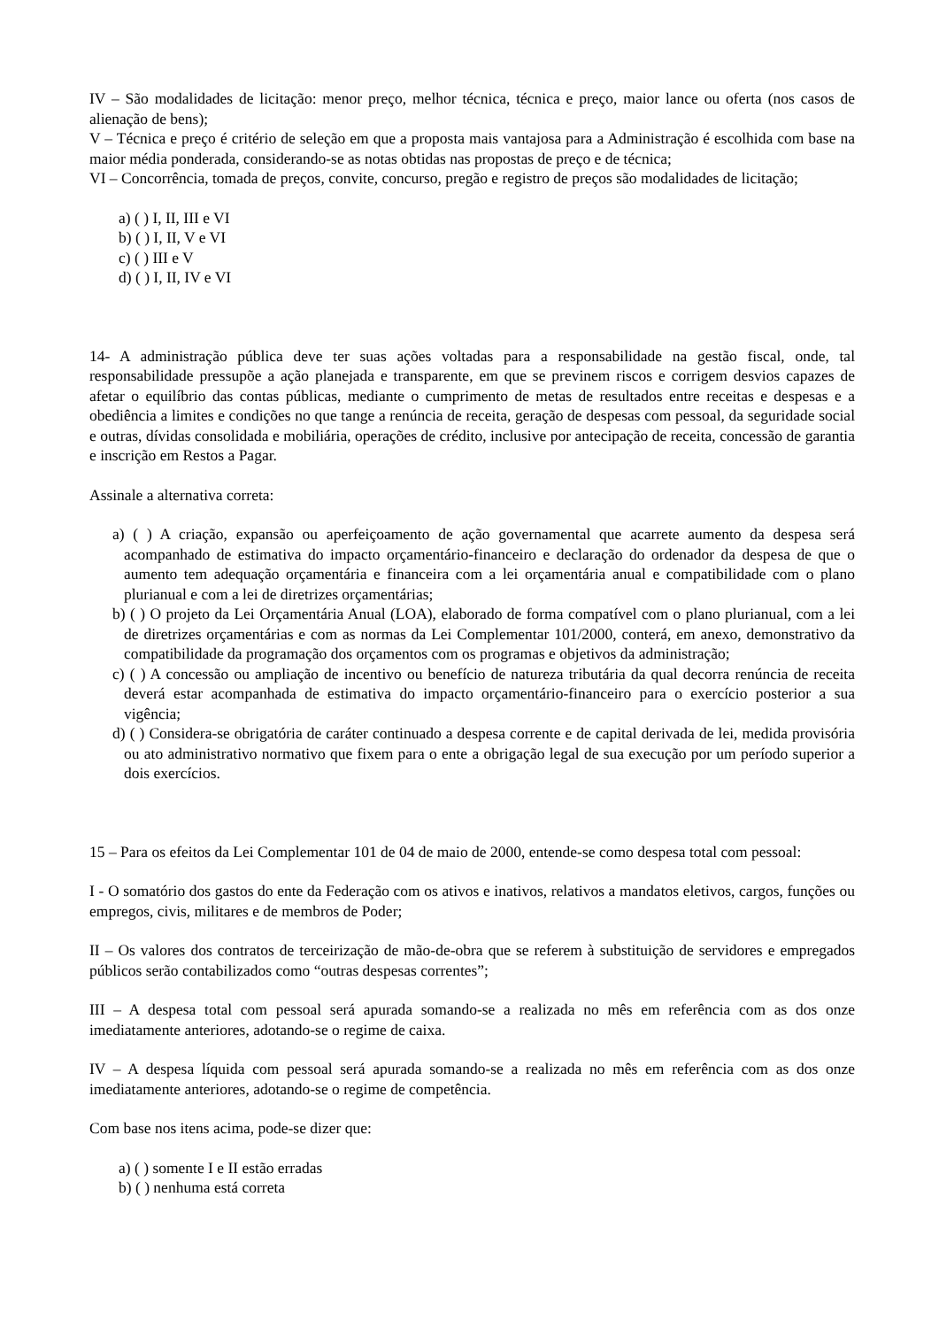IV – São modalidades de licitação: menor preço, melhor técnica, técnica e preço, maior lance ou oferta (nos casos de alienação de bens);
V – Técnica e preço é critério de seleção em que a proposta mais vantajosa para a Administração é escolhida com base na maior média ponderada, considerando-se as notas obtidas nas propostas de preço e de técnica;
VI – Concorrência, tomada de preços, convite, concurso, pregão e registro de preços são modalidades de licitação;
a) ( ) I, II, III e VI
b) ( ) I, II, V e VI
c) ( ) III e V
d) ( ) I, II, IV e VI
14- A administração pública deve ter suas ações voltadas para a responsabilidade na gestão fiscal, onde, tal responsabilidade pressupõe a ação planejada e transparente, em que se previnem riscos e corrigem desvios capazes de afetar o equilíbrio das contas públicas, mediante o cumprimento de metas de resultados entre receitas e despesas e a obediência a limites e condições no que tange a renúncia de receita, geração de despesas com pessoal, da seguridade social e outras, dívidas consolidada e mobiliária, operações de crédito, inclusive por antecipação de receita, concessão de garantia e inscrição em Restos a Pagar.
Assinale a alternativa correta:
a) ( ) A criação, expansão ou aperfeiçoamento de ação governamental que acarrete aumento da despesa será acompanhado de estimativa do impacto orçamentário-financeiro e declaração do ordenador da despesa de que o aumento tem adequação orçamentária e financeira com a lei orçamentária anual e compatibilidade com o plano plurianual e com a lei de diretrizes orçamentárias;
b) ( ) O projeto da Lei Orçamentária Anual (LOA), elaborado de forma compatível com o plano plurianual, com a lei de diretrizes orçamentárias e com as normas da Lei Complementar 101/2000, conterá, em anexo, demonstrativo da compatibilidade da programação dos orçamentos com os programas e objetivos da administração;
c) ( ) A concessão ou ampliação de incentivo ou benefício de natureza tributária da qual decorra renúncia de receita deverá estar acompanhada de estimativa do impacto orçamentário-financeiro para o exercício posterior a sua vigência;
d) ( ) Considera-se obrigatória de caráter continuado a despesa corrente e de capital derivada de lei, medida provisória ou ato administrativo normativo que fixem para o ente a obrigação legal de sua execução por um período superior a dois exercícios.
15 – Para os efeitos da Lei Complementar 101 de 04 de maio de 2000, entende-se como despesa total com pessoal:
I - O somatório dos gastos do ente da Federação com os ativos e inativos, relativos a mandatos eletivos, cargos, funções ou empregos, civis, militares e de membros de Poder;
II – Os valores dos contratos de terceirização de mão-de-obra que se referem à substituição de servidores e empregados públicos serão contabilizados como “outras despesas correntes”;
III – A despesa total com pessoal será apurada somando-se a realizada no mês em referência com as dos onze imediatamente anteriores, adotando-se o regime de caixa.
IV – A despesa líquida com pessoal será apurada somando-se a realizada no mês em referência com as dos onze imediatamente anteriores, adotando-se o regime de competência.
Com base nos itens acima, pode-se dizer que:
a) ( ) somente I e II estão erradas
b) ( ) nenhuma está correta